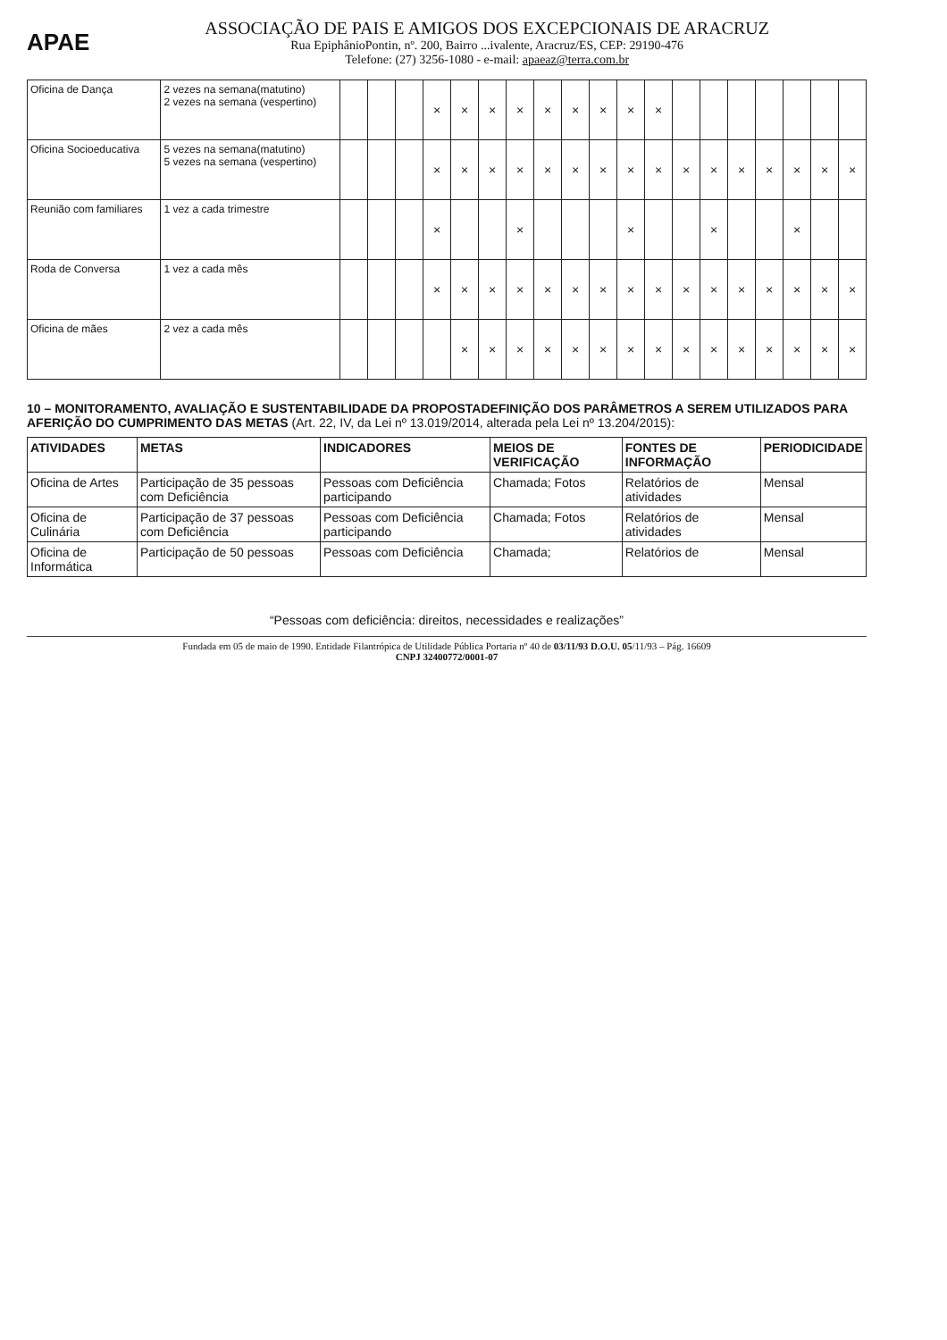APAE
ASSOCIAÇÃO DE PAIS E AMIGOS DOS EXCEPCIONAIS DE ARACRUZ
Rua EpiphânioPontin, nº. 200, Bairro ...ivalente, Aracruz/ES, CEP: 29190-476
Telefone: (27) 3256-1080 - e-mail: apaeaz@terra.com.br
| Oficina de Dança | 2 vezes na semana(matutino) 2 vezes na semana (vespertino) | | | | × | × | × | × | × | × | × | × | × | | | | | | | |
| Oficina Socioeducativa | 5 vezes na semana(matutino) 5 vezes na semana (vespertino) | | | | × | × | × | × | × | × | × | × | × | × | × | × | × | × | × | × |
| Reunião com familiares | 1 vez a cada trimestre | | | | × | | | × | | | | × | | | × | | | × | | |
| Roda de Conversa | 1 vez a cada mês | | | | × | × | × | × | × | × | × | × | × | × | × | × | × | × | × | × |
| Oficina de mães | 2 vez a cada mês | | | | | × | × | × | × | × | × | × | × | × | × | × | × | × | × | × |
10 – MONITORAMENTO, AVALIAÇÃO E SUSTENTABILIDADE DA PROPOSTADEFINIÇÃO DOS PARÂMETROS A SEREM UTILIZADOS PARA AFERIÇÃO DO CUMPRIMENTO DAS METAS (Art. 22, IV, da Lei nº 13.019/2014, alterada pela Lei nº 13.204/2015):
| ATIVIDADES | METAS | INDICADORES | MEIOS DE VERIFICAÇÃO | FONTES DE INFORMAÇÃO | PERIODICIDADE |
| --- | --- | --- | --- | --- | --- |
| Oficina de Artes | Participação de 35 pessoas com Deficiência | Pessoas com Deficiência participando | Chamada; Fotos | Relatórios de atividades | Mensal |
| Oficina de Culinária | Participação de 37 pessoas com Deficiência | Pessoas com Deficiência participando | Chamada; Fotos | Relatórios de atividades | Mensal |
| Oficina de Informática | Participação de 50 pessoas | Pessoas com Deficiência | Chamada; | Relatórios de | Mensal |
“Pessoas com deficiência: direitos, necessidades e realizações”
Fundada em 05 de maio de 1990. Entidade Filantrópica de Utilidade Pública Portaria nº 40 de 03/11/93 D.O.U. 05/11/93 – Pág. 16609
CNPJ 32400772/0001-07